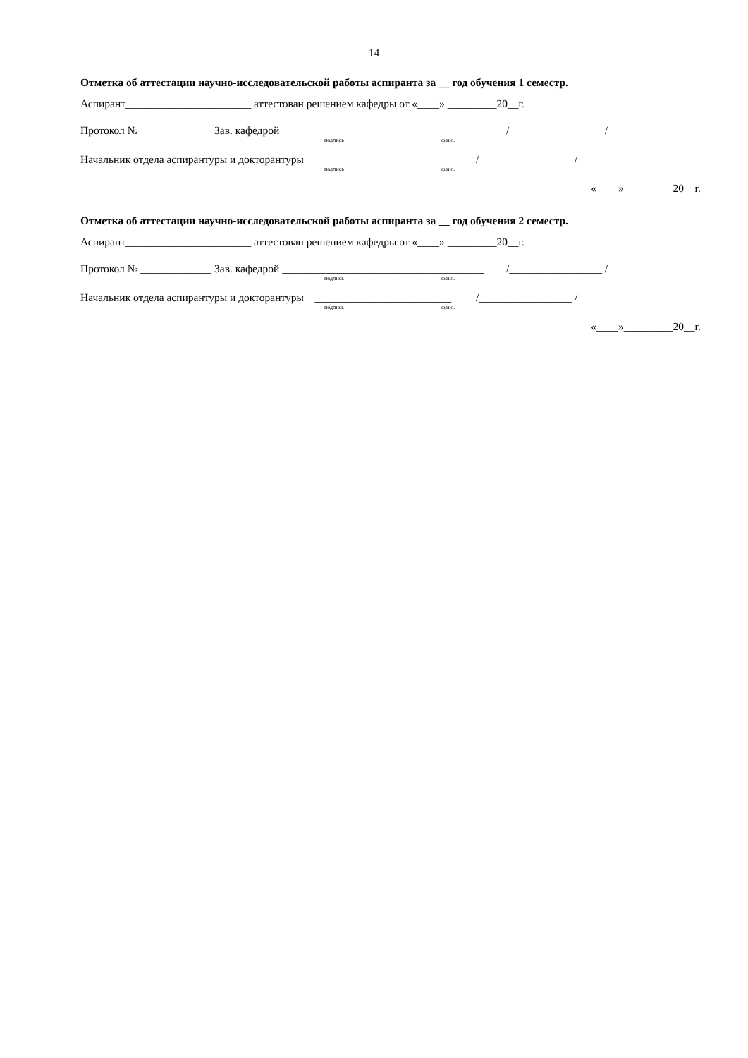14
Отметка об аттестации научно-исследовательской работы аспиранта за __ год обучения 1 семестр.
Аспирант_______________________ аттестован решением кафедры от «____» _________20__г.
Протокол № _____________ Зав. кафедрой _____________________________________ /_________________ /
подпись ф.и.о.
Начальник отдела аспирантуры и докторантуры _________________________ /_________________ /
подпись ф.и.о.
«____»_________20__г.
Отметка об аттестации научно-исследовательской работы аспиранта за __ год обучения 2 семестр.
Аспирант_______________________ аттестован решением кафедры от «____» _________20__г.
Протокол № _____________ Зав. кафедрой _____________________________________ /_________________ /
подпись ф.и.о.
Начальник отдела аспирантуры и докторантуры _________________________ /_________________ /
подпись ф.и.о.
«____»_________20__г.